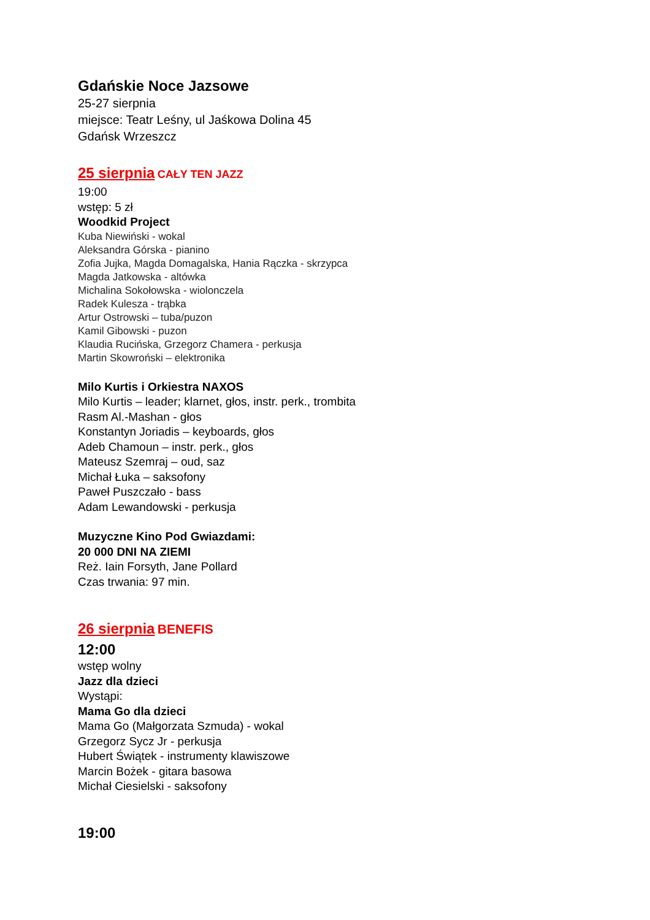Gdańskie Noce Jazsowe
25-27 sierpnia
miejsce: Teatr Leśny, ul Jaśkowa Dolina 45
Gdańsk Wrzeszcz
25 sierpnia CAŁY TEN JAZZ
19:00
wstęp: 5 zł
Woodkid Project
Kuba Niewiński - wokal
Aleksandra Górska - pianino
Zofia Jujka, Magda Domagalska, Hania Rączka - skrzypca
Magda Jatkowska - altówka
Michalina Sokołowska - wiolonczela
Radek Kulesza - trąbka
Artur Ostrowski – tuba/puzon
Kamil Gibowski - puzon
Klaudia Rucińska, Grzegorz Chamera - perkusja
Martin Skowroński – elektronika
Milo Kurtis i Orkiestra NAXOS
Milo Kurtis – leader; klarnet, głos, instr. perk., trombita
Rasm Al.-Mashan - głos
Konstantyn Joriadis – keyboards, głos
Adeb Chamoun – instr. perk., głos
Mateusz Szemraj – oud, saz
Michał Łuka – saksofony
Paweł Puszczało - bass
Adam Lewandowski - perkusja
Muzyczne Kino Pod Gwiazdami:
20 000 DNI NA ZIEMI
Reż. Iain Forsyth, Jane Pollard
Czas trwania: 97 min.
26 sierpnia BENEFIS
12:00
wstęp wolny
Jazz dla dzieci
Wystąpi:
Mama Go dla dzieci
Mama Go (Małgorzata Szmuda) - wokal
Grzegorz Sycz Jr - perkusja
Hubert Świątek - instrumenty klawiszowe
Marcin Bożek - gitara basowa
Michał Ciesielski - saksofony
19:00